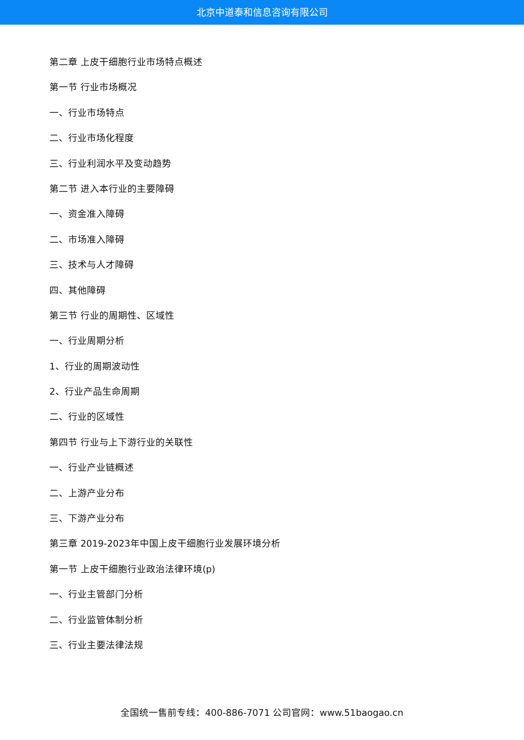北京中道泰和信息咨询有限公司
第二章 上皮干细胞行业市场特点概述
第一节 行业市场概况
一、行业市场特点
二、行业市场化程度
三、行业利润水平及变动趋势
第二节 进入本行业的主要障碍
一、资金准入障碍
二、市场准入障碍
三、技术与人才障碍
四、其他障碍
第三节 行业的周期性、区域性
一、行业周期分析
1、行业的周期波动性
2、行业产品生命周期
二、行业的区域性
第四节 行业与上下游行业的关联性
一、行业产业链概述
二、上游产业分布
三、下游产业分布
第三章 2019-2023年中国上皮干细胞行业发展环境分析
第一节 上皮干细胞行业政治法律环境(p)
一、行业主管部门分析
二、行业监管体制分析
三、行业主要法律法规
全国统一售前专线：400-886-7071 公司官网：www.51baogao.cn